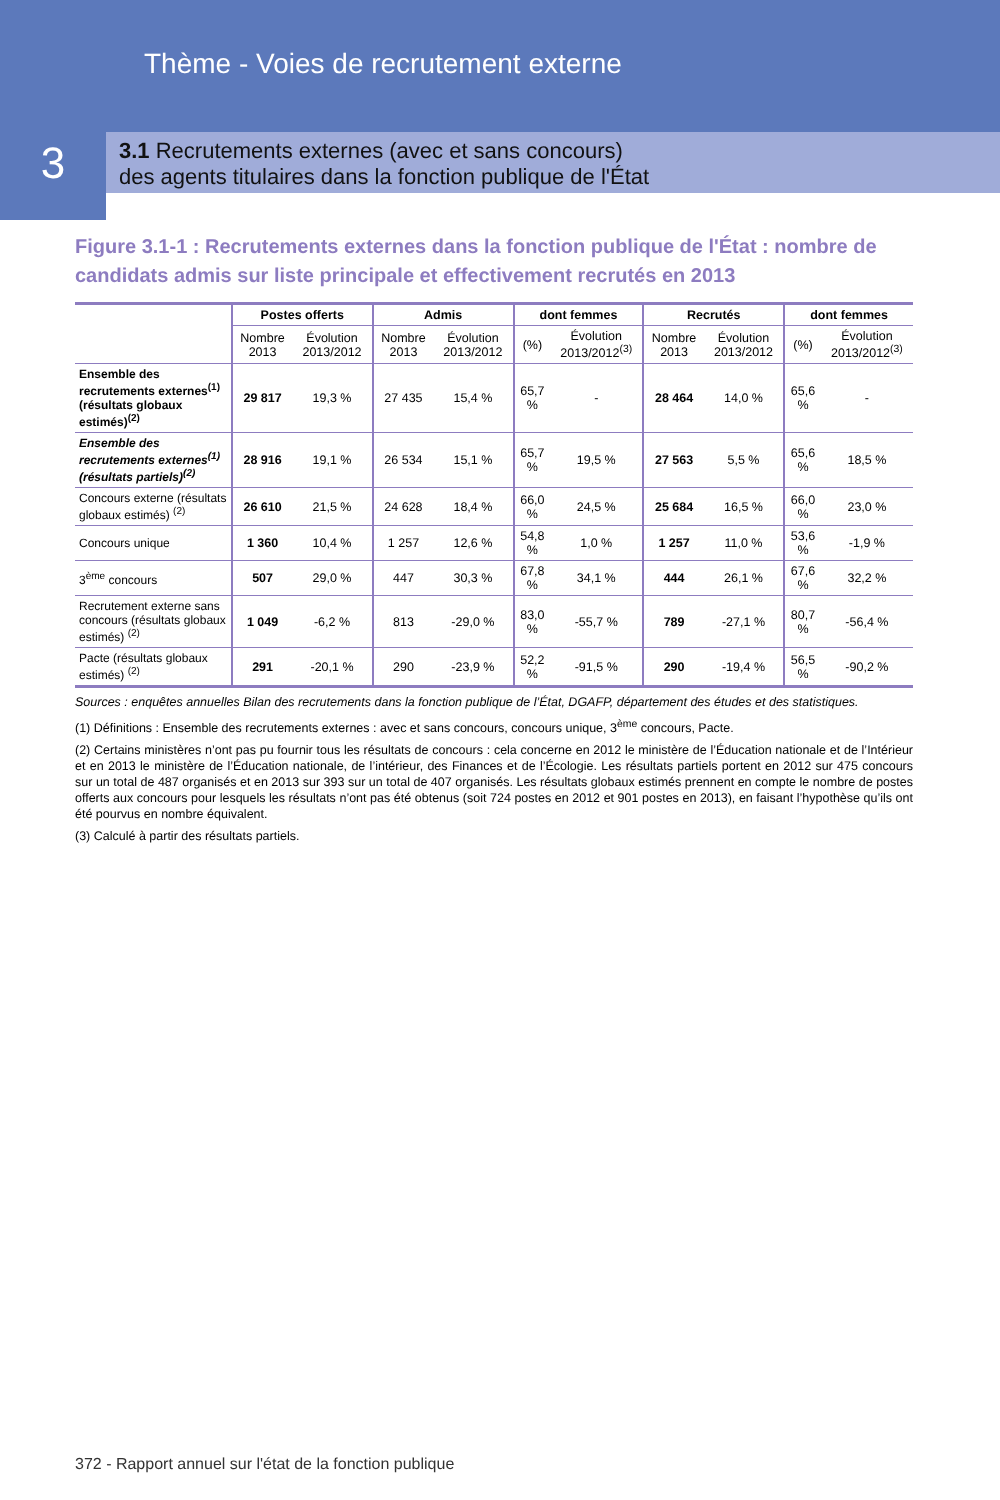Thème - Voies de recrutement externe
3.1 Recrutements externes (avec et sans concours)
des agents titulaires dans la fonction publique de l'État
3
Figure 3.1-1 : Recrutements externes dans la fonction publique de l'État : nombre de candidats admis sur liste principale et effectivement recrutés en 2013
| | Postes offerts | | Admis | | dont femmes | | Recrutés | | dont femmes | |
| --- | --- | --- | --- | --- | --- | --- | --- | --- | --- | --- |
| | Nombre 2013 | Évolution 2013/2012 | Nombre 2013 | Évolution 2013/2012 | (%) | Évolution 2013/2012<sup>(3)</sup> | Nombre 2013 | Évolution 2013/2012 | (%) | Évolution 2013/2012<sup>(3)</sup> |
| Ensemble des recrutements externes<sup>(1)</sup> (résultats globaux estimés)<sup>(2)</sup> | 29 817 | 19,3 % | 27 435 | 15,4 % | 65,7 % | - | 28 464 | 14,0 % | 65,6 % | - |
| Ensemble des recrutements externes<sup>(1)</sup> (résultats partiels)<sup>(2)</sup> | 28 916 | 19,1 % | 26 534 | 15,1 % | 65,7 % | 19,5 % | 27 563 | 5,5 % | 65,6 % | 18,5 % |
| Concours externe (résultats globaux estimés) <sup>(2)</sup> | 26 610 | 21,5 % | 24 628 | 18,4 % | 66,0 % | 24,5 % | 25 684 | 16,5 % | 66,0 % | 23,0 % |
| Concours unique | 1 360 | 10,4 % | 1 257 | 12,6 % | 54,8 % | 1,0 % | 1 257 | 11,0 % | 53,6 % | -1,9 % |
| 3<sup>ème</sup> concours | 507 | 29,0 % | 447 | 30,3 % | 67,8 % | 34,1 % | 444 | 26,1 % | 67,6 % | 32,2 % |
| Recrutement externe sans concours (résultats globaux estimés) <sup>(2)</sup> | 1 049 | -6,2 % | 813 | -29,0 % | 83,0 % | -55,7 % | 789 | -27,1 % | 80,7 % | -56,4 % |
| Pacte (résultats globaux estimés) <sup>(2)</sup> | 291 | -20,1 % | 290 | -23,9 % | 52,2 % | -91,5 % | 290 | -19,4 % | 56,5 % | -90,2 % |
Sources : enquêtes annuelles Bilan des recrutements dans la fonction publique de l’État, DGAFP, département des études et des statistiques.
(1) Définitions : Ensemble des recrutements externes : avec et sans concours, concours unique, 3<sup>ème</sup> concours, Pacte.
(2) Certains ministères n’ont pas pu fournir tous les résultats de concours : cela concerne en 2012 le ministère de l’Éducation nationale et de l’Intérieur et en 2013 le ministère de l’Éducation nationale, de l’intérieur, des Finances et de l’Écologie. Les résultats partiels portent en 2012 sur 475 concours sur un total de 487 organisés et en 2013 sur 393 sur un total de 407 organisés. Les résultats globaux estimés prennent en compte le nombre de postes offerts aux concours pour lesquels les résultats n’ont pas été obtenus (soit 724 postes en 2012 et 901 postes en 2013), en faisant l’hypothèse qu’ils ont été pourvus en nombre équivalent.
(3) Calculé à partir des résultats partiels.
372 - Rapport annuel sur l'état de la fonction publique